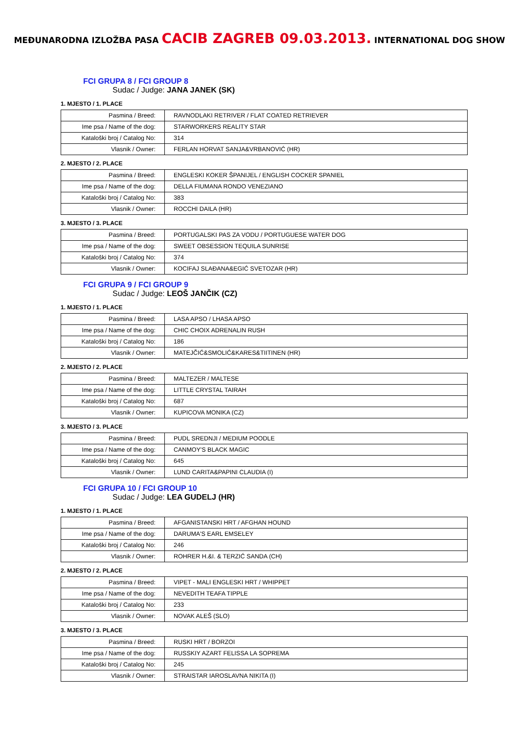MEĐUNARODNA IZLOŽBA PASA CACIB ZAGREB 09.03.2013. INTERNATIONAL DOG SHOW
FCI GRUPA 8 / FCI GROUP 8
Sudac / Judge: JANA JANEK (SK)
1. MJESTO / 1. PLACE
| Pasmina / Breed: | RAVNODLAKI RETRIVER / FLAT COATED RETRIEVER |
| Ime psa / Name of the dog: | STARWORKERS REALITY STAR |
| Kataloški broj / Catalog No: | 314 |
| Vlasnik / Owner: | FERLAN HORVAT SANJA&VRBANOVIĆ (HR) |
2. MJESTO / 2. PLACE
| Pasmina / Breed: | ENGLESKI KOKER ŠPANIJEL / ENGLISH COCKER SPANIEL |
| Ime psa / Name of the dog: | DELLA FIUMANA RONDO VENEZIANO |
| Kataloški broj / Catalog No: | 383 |
| Vlasnik / Owner: | ROCCHI DAILA (HR) |
3. MJESTO / 3. PLACE
| Pasmina / Breed: | PORTUGALSKI PAS ZA VODU / PORTUGUESE WATER DOG |
| Ime psa / Name of the dog: | SWEET OBSESSION TEQUILA SUNRISE |
| Kataloški broj / Catalog No: | 374 |
| Vlasnik / Owner: | KOCIFAJ SLAĐANA&EGIĆ SVETOZAR (HR) |
FCI GRUPA 9 / FCI GROUP 9
Sudac / Judge: LEOŠ JANČIK (CZ)
1. MJESTO / 1. PLACE
| Pasmina / Breed: | LASA APSO / LHASA APSO |
| Ime psa / Name of the dog: | CHIC CHOIX ADRENALIN RUSH |
| Kataloški broj / Catalog No: | 186 |
| Vlasnik / Owner: | MATEJČIĆ&SMOLIĆ&KARES&TIITINEN (HR) |
2. MJESTO / 2. PLACE
| Pasmina / Breed: | MALTEZER / MALTESE |
| Ime psa / Name of the dog: | LITTLE CRYSTAL TAIRAH |
| Kataloški broj / Catalog No: | 687 |
| Vlasnik / Owner: | KUPICOVA MONIKA (CZ) |
3. MJESTO / 3. PLACE
| Pasmina / Breed: | PUDL SREDNJI / MEDIUM POODLE |
| Ime psa / Name of the dog: | CANMOY'S BLACK MAGIC |
| Kataloški broj / Catalog No: | 645 |
| Vlasnik / Owner: | LUND CARITA&PAPINI CLAUDIA (I) |
FCI GRUPA 10 / FCI GROUP 10
Sudac / Judge: LEA GUDELJ (HR)
1. MJESTO / 1. PLACE
| Pasmina / Breed: | AFGANISTANSKI HRT / AFGHAN HOUND |
| Ime psa / Name of the dog: | DARUMA'S EARL EMSELEY |
| Kataloški broj / Catalog No: | 246 |
| Vlasnik / Owner: | ROHRER H.&I. & TERZIĆ SANDA (CH) |
2. MJESTO / 2. PLACE
| Pasmina / Breed: | VIPET - MALI ENGLESKI HRT / WHIPPET |
| Ime psa / Name of the dog: | NEVEDITH TEAFA TIPPLE |
| Kataloški broj / Catalog No: | 233 |
| Vlasnik / Owner: | NOVAK ALEŠ (SLO) |
3. MJESTO / 3. PLACE
| Pasmina / Breed: | RUSKI HRT / BORZOI |
| Ime psa / Name of the dog: | RUSSKIY AZART FELISSA LA SOPREMA |
| Kataloški broj / Catalog No: | 245 |
| Vlasnik / Owner: | STRAISTAR IAROSLAVNA NIKITA (I) |